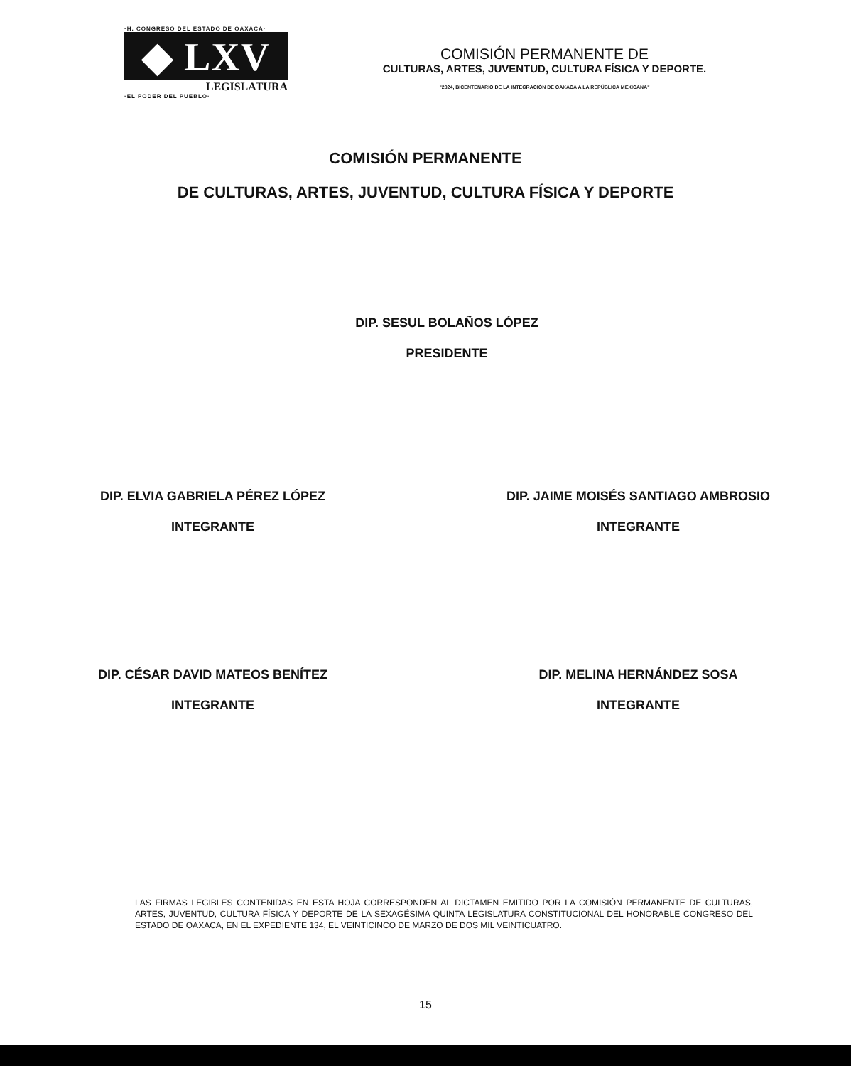·H. CONGRESO DEL ESTADO DE OAXACA·
◆ LXV
LEGISLATURA
·EL PODER DEL PUEBLO·
COMISIÓN PERMANENTE DE
CULTURAS, ARTES, JUVENTUD, CULTURA FÍSICA Y DEPORTE.
"2024, BICENTENARIO DE LA INTEGRACIÓN DE OAXACA A LA REPÚBLICA MEXICANA"
COMISIÓN PERMANENTE
DE CULTURAS, ARTES, JUVENTUD, CULTURA FÍSICA Y DEPORTE
DIP. SESUL BOLAÑOS LÓPEZ
PRESIDENTE
DIP. ELVIA GABRIELA PÉREZ LÓPEZ
INTEGRANTE
DIP. JAIME MOISÉS SANTIAGO AMBROSIO
INTEGRANTE
DIP. CÉSAR DAVID MATEOS BENÍTEZ
INTEGRANTE
DIP. MELINA HERNÁNDEZ SOSA
INTEGRANTE
LAS FIRMAS LEGIBLES CONTENIDAS EN ESTA HOJA CORRESPONDEN AL DICTAMEN EMITIDO POR LA COMISIÓN PERMANENTE DE CULTURAS, ARTES, JUVENTUD, CULTURA FÍSICA Y DEPORTE DE LA SEXAGÉSIMA QUINTA LEGISLATURA CONSTITUCIONAL DEL HONORABLE CONGRESO DEL ESTADO DE OAXACA, EN EL EXPEDIENTE 134, EL VEINTICINCO DE MARZO DE DOS MIL VEINTICUATRO.
15